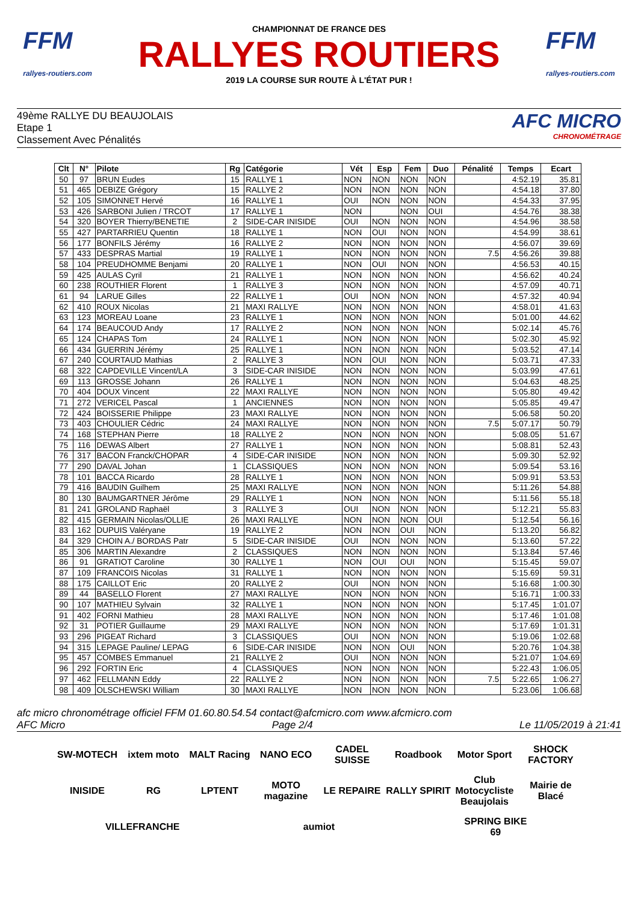FFM
rallyes-routiers.com
CHAMPIONNAT DE FRANCE DES
RALLYES ROUTIERS
2019 LA COURSE SUR ROUTE À L'ÉTAT PUR !
FFM
rallyes-routiers.com
49ème RALLYE DU BEAUJOLAIS
Etape 1
Classement Avec Pénalités
AFC MICRO
CHRONOMÉTRAGE
| Clt | N° | Pilote | Rg | Catégorie | Vét | Esp | Fem | Duo | Pénalité | Temps | Ecart |
| --- | --- | --- | --- | --- | --- | --- | --- | --- | --- | --- | --- |
| 50 | 97 | BRUN Eudes | 15 | RALLYE 1 | NON | NON | NON | NON | | 4:52.19 | 35.81 |
| 51 | 465 | DEBIZE Grégory | 15 | RALLYE 2 | NON | NON | NON | NON | | 4:54.18 | 37.80 |
| 52 | 105 | SIMONNET Hervé | 16 | RALLYE 1 | OUI | NON | NON | NON | | 4:54.33 | 37.95 |
| 53 | 426 | SARBONI Julien / TRCOT | 17 | RALLYE 1 | NON | | NON | OUI | | 4:54.76 | 38.38 |
| 54 | 320 | BOYER Thierry/BENETIE | 2 | SIDE-CAR INISIDE | OUI | NON | NON | NON | | 4:54.96 | 38.58 |
| 55 | 427 | PARTARRIEU Quentin | 18 | RALLYE 1 | NON | OUI | NON | NON | | 4:54.99 | 38.61 |
| 56 | 177 | BONFILS Jérémy | 16 | RALLYE 2 | NON | NON | NON | NON | | 4:56.07 | 39.69 |
| 57 | 433 | DESPRAS Martial | 19 | RALLYE 1 | NON | NON | NON | NON | 7.5 | 4:56.26 | 39.88 |
| 58 | 104 | PREUDHOMME Benjami | 20 | RALLYE 1 | NON | OUI | NON | NON | | 4:56.53 | 40.15 |
| 59 | 425 | AULAS Cyril | 21 | RALLYE 1 | NON | NON | NON | NON | | 4:56.62 | 40.24 |
| 60 | 238 | ROUTHIER Florent | 1 | RALLYE 3 | NON | NON | NON | NON | | 4:57.09 | 40.71 |
| 61 | 94 | LARUE Gilles | 22 | RALLYE 1 | OUI | NON | NON | NON | | 4:57.32 | 40.94 |
| 62 | 410 | ROUX Nicolas | 21 | MAXI RALLYE | NON | NON | NON | NON | | 4:58.01 | 41.63 |
| 63 | 123 | MOREAU Loane | 23 | RALLYE 1 | NON | NON | NON | NON | | 5:01.00 | 44.62 |
| 64 | 174 | BEAUCOUD Andy | 17 | RALLYE 2 | NON | NON | NON | NON | | 5:02.14 | 45.76 |
| 65 | 124 | CHAPAS Tom | 24 | RALLYE 1 | NON | NON | NON | NON | | 5:02.30 | 45.92 |
| 66 | 434 | GUERRIN Jérémy | 25 | RALLYE 1 | NON | NON | NON | NON | | 5:03.52 | 47.14 |
| 67 | 240 | COURTAUD Mathias | 2 | RALLYE 3 | NON | OUI | NON | NON | | 5:03.71 | 47.33 |
| 68 | 322 | CAPDEVILLE Vincent/LA | 3 | SIDE-CAR INISIDE | NON | NON | NON | NON | | 5:03.99 | 47.61 |
| 69 | 113 | GROSSE Johann | 26 | RALLYE 1 | NON | NON | NON | NON | | 5:04.63 | 48.25 |
| 70 | 404 | DOUX Vincent | 22 | MAXI RALLYE | NON | NON | NON | NON | | 5:05.80 | 49.42 |
| 71 | 272 | VERICEL Pascal | 1 | ANCIENNES | NON | NON | NON | NON | | 5:05.85 | 49.47 |
| 72 | 424 | BOISSERIE Philippe | 23 | MAXI RALLYE | NON | NON | NON | NON | | 5:06.58 | 50.20 |
| 73 | 403 | CHOULIER Cédric | 24 | MAXI RALLYE | NON | NON | NON | NON | 7.5 | 5:07.17 | 50.79 |
| 74 | 168 | STEPHAN Pierre | 18 | RALLYE 2 | NON | NON | NON | NON | | 5:08.05 | 51.67 |
| 75 | 116 | DEWAS Albert | 27 | RALLYE 1 | NON | NON | NON | NON | | 5:08.81 | 52.43 |
| 76 | 317 | BACON Franck/CHOPAR | 4 | SIDE-CAR INISIDE | NON | NON | NON | NON | | 5:09.30 | 52.92 |
| 77 | 290 | DAVAL Johan | 1 | CLASSIQUES | NON | NON | NON | NON | | 5:09.54 | 53.16 |
| 78 | 101 | BACCA Ricardo | 28 | RALLYE 1 | NON | NON | NON | NON | | 5:09.91 | 53.53 |
| 79 | 416 | BAUDIN Guilhem | 25 | MAXI RALLYE | NON | NON | NON | NON | | 5:11.26 | 54.88 |
| 80 | 130 | BAUMGARTNER Jérôme | 29 | RALLYE 1 | NON | NON | NON | NON | | 5:11.56 | 55.18 |
| 81 | 241 | GROLAND Raphaël | 3 | RALLYE 3 | OUI | NON | NON | NON | | 5:12.21 | 55.83 |
| 82 | 415 | GERMAIN Nicolas/OLLIE | 26 | MAXI RALLYE | NON | NON | NON | OUI | | 5:12.54 | 56.16 |
| 83 | 162 | DUPUIS Valéryane | 19 | RALLYE 2 | NON | NON | OUI | NON | | 5:13.20 | 56.82 |
| 84 | 329 | CHOIN A./ BORDAS Patr | 5 | SIDE-CAR INISIDE | OUI | NON | NON | NON | | 5:13.60 | 57.22 |
| 85 | 306 | MARTIN Alexandre | 2 | CLASSIQUES | NON | NON | NON | NON | | 5:13.84 | 57.46 |
| 86 | 91 | GRATIOT Caroline | 30 | RALLYE 1 | NON | OUI | OUI | NON | | 5:15.45 | 59.07 |
| 87 | 109 | FRANCOIS Nicolas | 31 | RALLYE 1 | NON | NON | NON | NON | | 5:15.69 | 59.31 |
| 88 | 175 | CAILLOT Eric | 20 | RALLYE 2 | OUI | NON | NON | NON | | 5:16.68 | 1:00.30 |
| 89 | 44 | BASELLO Florent | 27 | MAXI RALLYE | NON | NON | NON | NON | | 5:16.71 | 1:00.33 |
| 90 | 107 | MATHIEU Sylvain | 32 | RALLYE 1 | NON | NON | NON | NON | | 5:17.45 | 1:01.07 |
| 91 | 402 | FORNI Mathieu | 28 | MAXI RALLYE | NON | NON | NON | NON | | 5:17.46 | 1:01.08 |
| 92 | 31 | POTIER Guillaume | 29 | MAXI RALLYE | NON | NON | NON | NON | | 5:17.69 | 1:01.31 |
| 93 | 296 | PIGEAT Richard | 3 | CLASSIQUES | OUI | NON | NON | NON | | 5:19.06 | 1:02.68 |
| 94 | 315 | LEPAGE Pauline/ LEPAG | 6 | SIDE-CAR INISIDE | NON | NON | OUI | NON | | 5:20.76 | 1:04.38 |
| 95 | 457 | COMBES Emmanuel | 21 | RALLYE 2 | OUI | NON | NON | NON | | 5:21.07 | 1:04.69 |
| 96 | 292 | FORTIN Eric | 4 | CLASSIQUES | NON | NON | NON | NON | | 5:22.43 | 1:06.05 |
| 97 | 462 | FELLMANN Eddy | 22 | RALLYE 2 | NON | NON | NON | NON | 7.5 | 5:22.65 | 1:06.27 |
| 98 | 409 | OLSCHEWSKI William | 30 | MAXI RALLYE | NON | NON | NON | NON | | 5:23.06 | 1:06.68 |
afc micro chronométrage officiel FFM 01.60.80.54.54 contact@afcmicro.com www.afcmicro.com
AFC Micro Page 2/4 Le 11/05/2019 à 21:41
SW-MOTECH
ixtem moto
MALT Racing
NANO ECO
CADEL SUISSE
Roadbook
Motor Sport
SHOCK FACTORY
INISIDE
RG
LPTENT
MOTO magazine
LE REPAIRE
RALLY SPIRIT
Club Motocycliste Beaujolais
Mairie de Blacé
VILLEFRANCHE
aumiot
SPRING BIKE 69